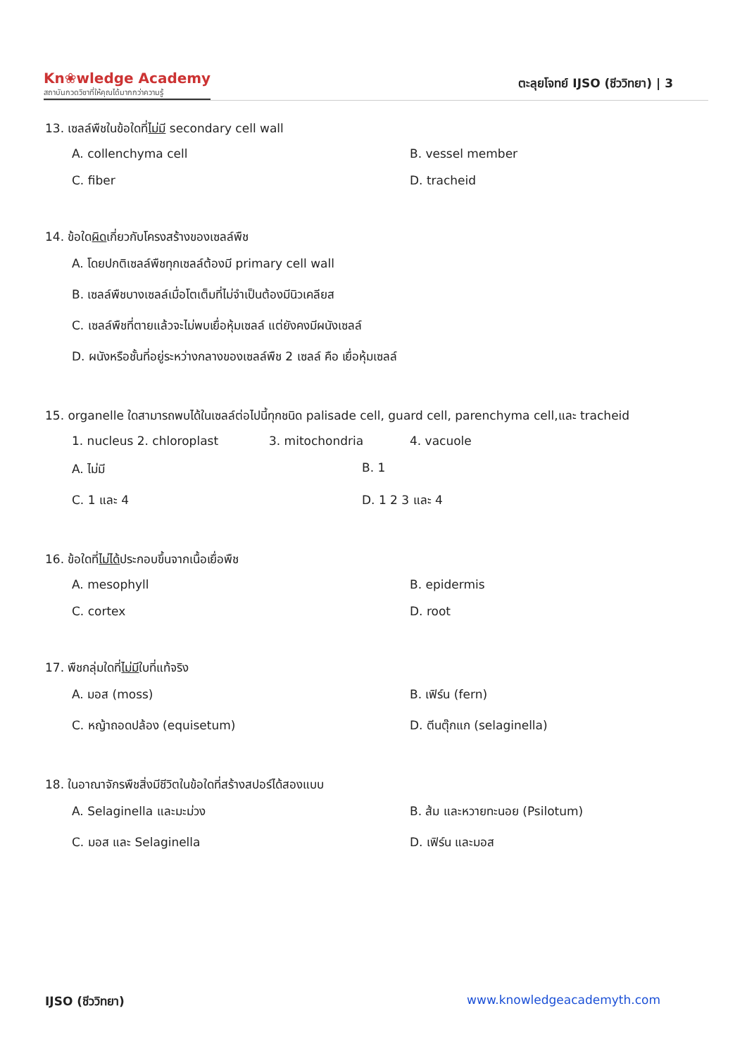Kn❀wledge Academy
สถาบันกวดวิชาที่ให้คุณได้มากกว่าความรู้
ตะลุยโจทย์ IJSO (ชีววิทยา) | 3
13. เซลล์พืชในข้อใดที่ไม่มี secondary cell wall
A. collenchyma cell
B. vessel member
C. fiber
D. tracheid
14. ข้อใดผิดเกี่ยวกับโครงสร้างของเซลล์พืช
A. โดยปกติเซลล์พืชทุกเซลล์ต้องมี primary cell wall
B. เซลล์พืชบางเซลล์เมื่อโตเต็มที่ไม่จำเป็นต้องมีนิวเคลียส
C. เซลล์พืชที่ตายแล้วจะไม่พบเยื่อหุ้มเซลล์ แต่ยังคงมีผนังเซลล์
D. ผนังหรือชั้นที่อยู่ระหว่างกลางของเซลล์พืช 2 เซลล์ คือ เยื่อหุ้มเซลล์
15. organelle ใดสามารถพบได้ในเซลล์ต่อไปนี้ทุกชนิด palisade cell, guard cell, parenchyma cell,และ tracheid
1. nucleus 2. chloroplast
3. mitochondria
4. vacuole
A. ไม่มี
B. 1
C. 1 และ 4
D. 1 2 3 และ 4
16. ข้อใดที่ไม่ได้ประกอบขึ้นจากเนื้อเยื่อพืช
A. mesophyll
B. epidermis
C. cortex
D. root
17. พืชกลุ่มใดที่ไม่มีใบที่แท้จริง
A. มอส (moss)
B. เฟิร์น (fern)
C. หญ้าถอดปล้อง (equisetum)
D. ตีนตุ๊กแก (selaginella)
18. ในอาณาจักรพืชสิ่งมีชีวิตในข้อใดที่สร้างสปอร์ได้สองแบบ
A. Selaginella และมะม่วง
B. ส้ม และหวายทะนอย (Psilotum)
C. มอส และ Selaginella
D. เฟิร์น และมอส
IJSO (ชีววิทยา) www.knowledgeacademyth.com